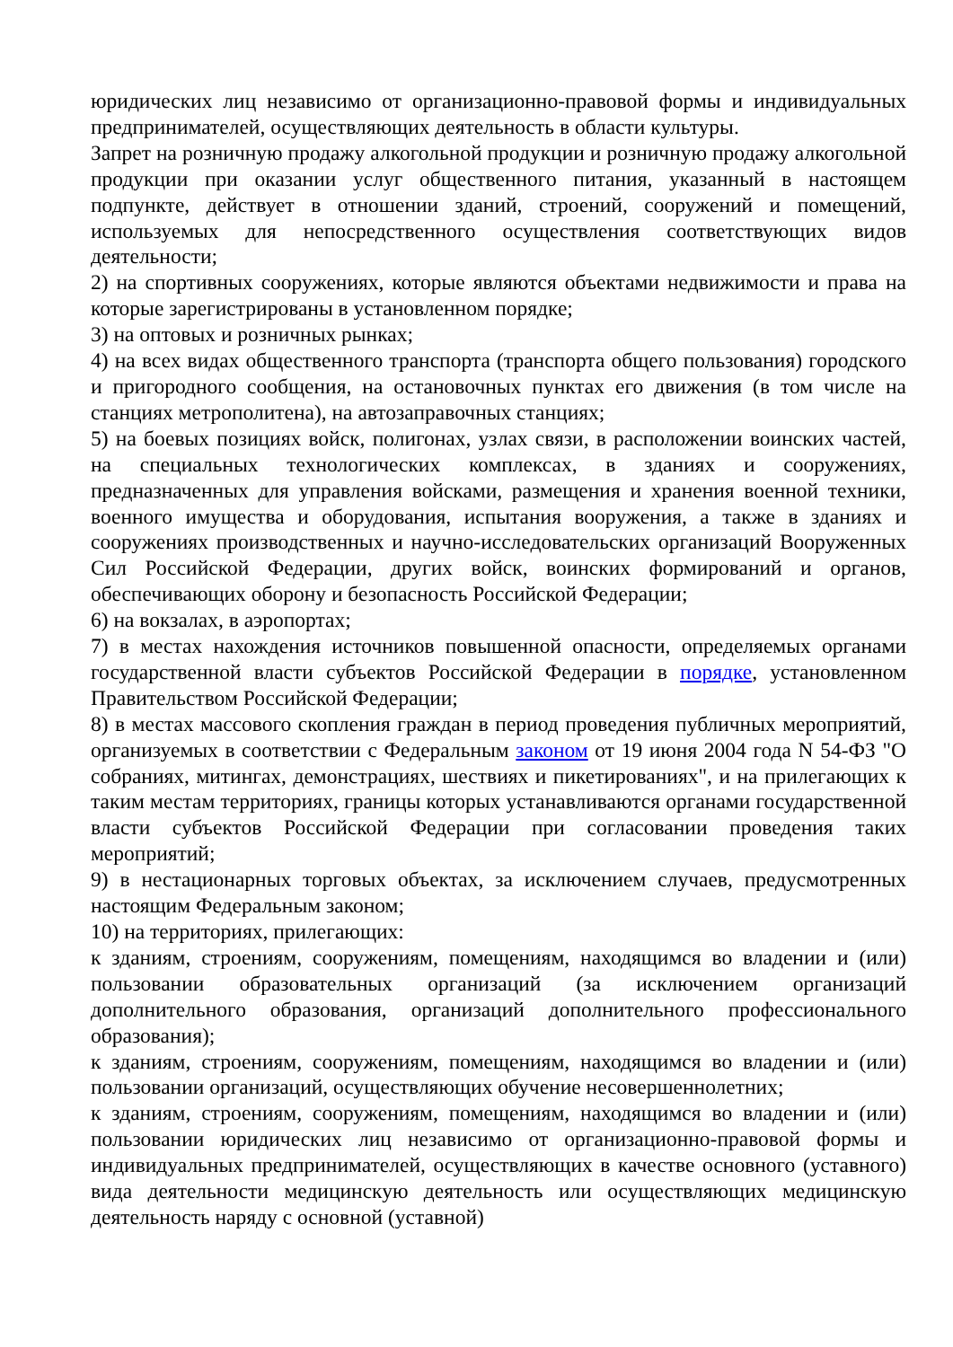юридических лиц независимо от организационно-правовой формы и индивидуальных предпринимателей, осуществляющих деятельность в области культуры.
Запрет на розничную продажу алкогольной продукции и розничную продажу алкогольной продукции при оказании услуг общественного питания, указанный в настоящем подпункте, действует в отношении зданий, строений, сооружений и помещений, используемых для непосредственного осуществления соответствующих видов деятельности;
2) на спортивных сооружениях, которые являются объектами недвижимости и права на которые зарегистрированы в установленном порядке;
3) на оптовых и розничных рынках;
4) на всех видах общественного транспорта (транспорта общего пользования) городского и пригородного сообщения, на остановочных пунктах его движения (в том числе на станциях метрополитена), на автозаправочных станциях;
5) на боевых позициях войск, полигонах, узлах связи, в расположении воинских частей, на специальных технологических комплексах, в зданиях и сооружениях, предназначенных для управления войсками, размещения и хранения военной техники, военного имущества и оборудования, испытания вооружения, а также в зданиях и сооружениях производственных и научно-исследовательских организаций Вооруженных Сил Российской Федерации, других войск, воинских формирований и органов, обеспечивающих оборону и безопасность Российской Федерации;
6) на вокзалах, в аэропортах;
7) в местах нахождения источников повышенной опасности, определяемых органами государственной власти субъектов Российской Федерации в порядке, установленном Правительством Российской Федерации;
8) в местах массового скопления граждан в период проведения публичных мероприятий, организуемых в соответствии с Федеральным законом от 19 июня 2004 года N 54-ФЗ "О собраниях, митингах, демонстрациях, шествиях и пикетированиях", и на прилегающих к таким местам территориях, границы которых устанавливаются органами государственной власти субъектов Российской Федерации при согласовании проведения таких мероприятий;
9) в нестационарных торговых объектах, за исключением случаев, предусмотренных настоящим Федеральным законом;
10) на территориях, прилегающих:
к зданиям, строениям, сооружениям, помещениям, находящимся во владении и (или) пользовании образовательных организаций (за исключением организаций дополнительного образования, организаций дополнительного профессионального образования);
к зданиям, строениям, сооружениям, помещениям, находящимся во владении и (или) пользовании организаций, осуществляющих обучение несовершеннолетних;
к зданиям, строениям, сооружениям, помещениям, находящимся во владении и (или) пользовании юридических лиц независимо от организационно-правовой формы и индивидуальных предпринимателей, осуществляющих в качестве основного (уставного) вида деятельности медицинскую деятельность или осуществляющих медицинскую деятельность наряду с основной (уставной)